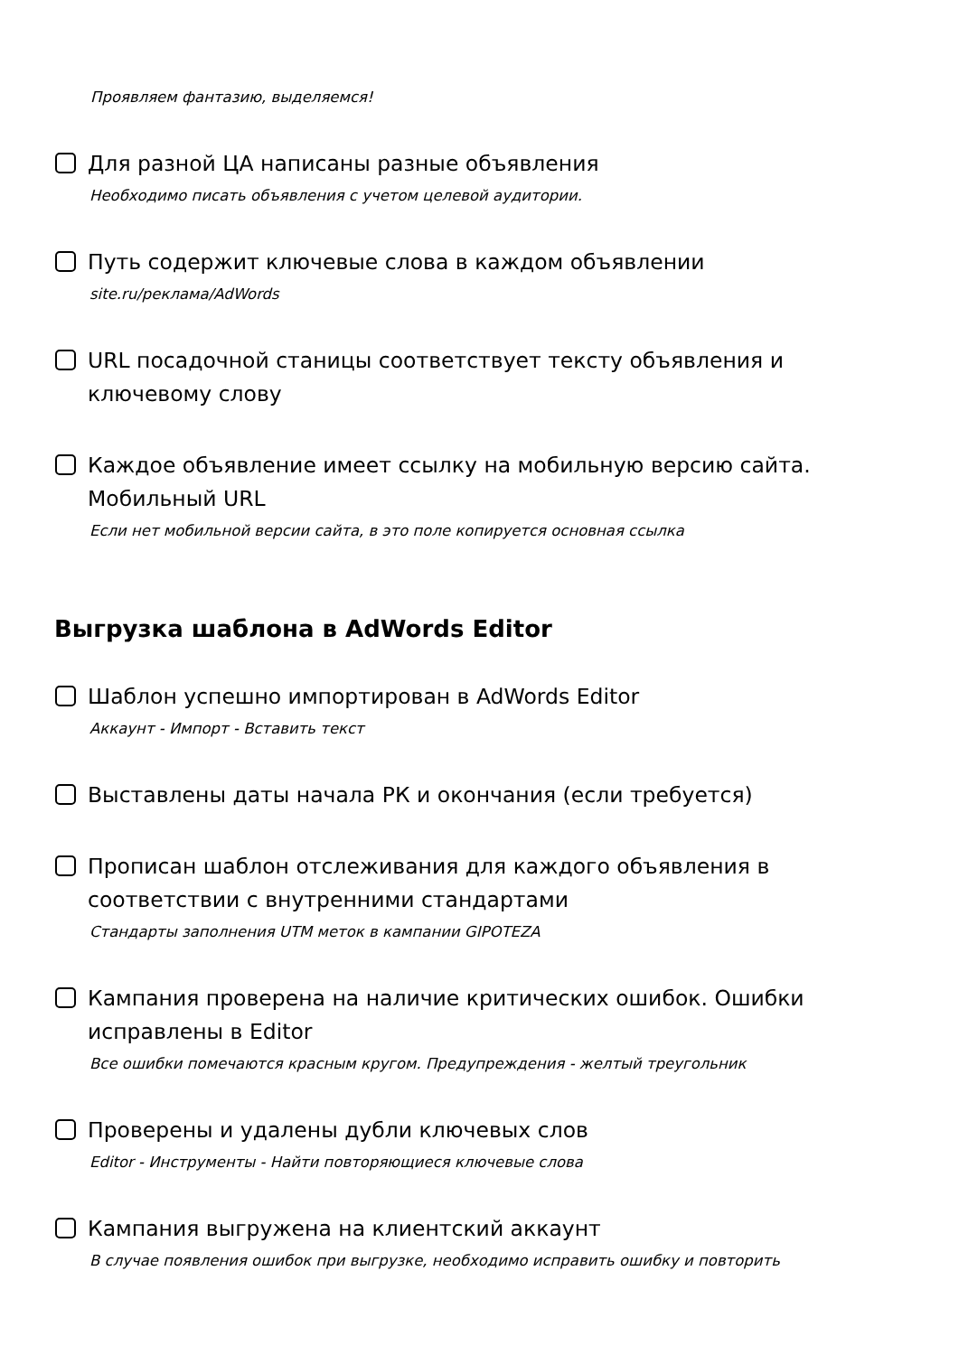Проявляем фантазию, выделяемся!
Для разной ЦА написаны разные объявления
Необходимо писать объявления с учетом целевой аудитории.
Путь содержит ключевые слова в каждом объявлении
site.ru/реклама/AdWords
URL посадочной станицы соответствует тексту объявления и ключевому слову
Каждое объявление имеет ссылку на мобильную версию сайта. Мобильный URL
Если нет мобильной версии сайта, в это поле копируется основная ссылка
Выгрузка шаблона в AdWords Editor
Шаблон успешно импортирован в AdWords Editor
Аккаунт - Импорт - Вставить текст
Выставлены даты начала РК и окончания (если требуется)
Прописан шаблон отслеживания для каждого объявления в соответствии с внутренними стандартами
Стандарты заполнения UTM меток в кампании GIPOTEZA
Кампания проверена на наличие критических ошибок. Ошибки исправлены в Editor
Все ошибки помечаются красным кругом. Предупреждения - желтый треугольник
Проверены и удалены дубли ключевых слов
Editor - Инструменты - Найти повторяющиеся ключевые слова
Кампания выгружена на клиентский аккаунт
В случае появления ошибок при выгрузке, необходимо исправить ошибку и повторить